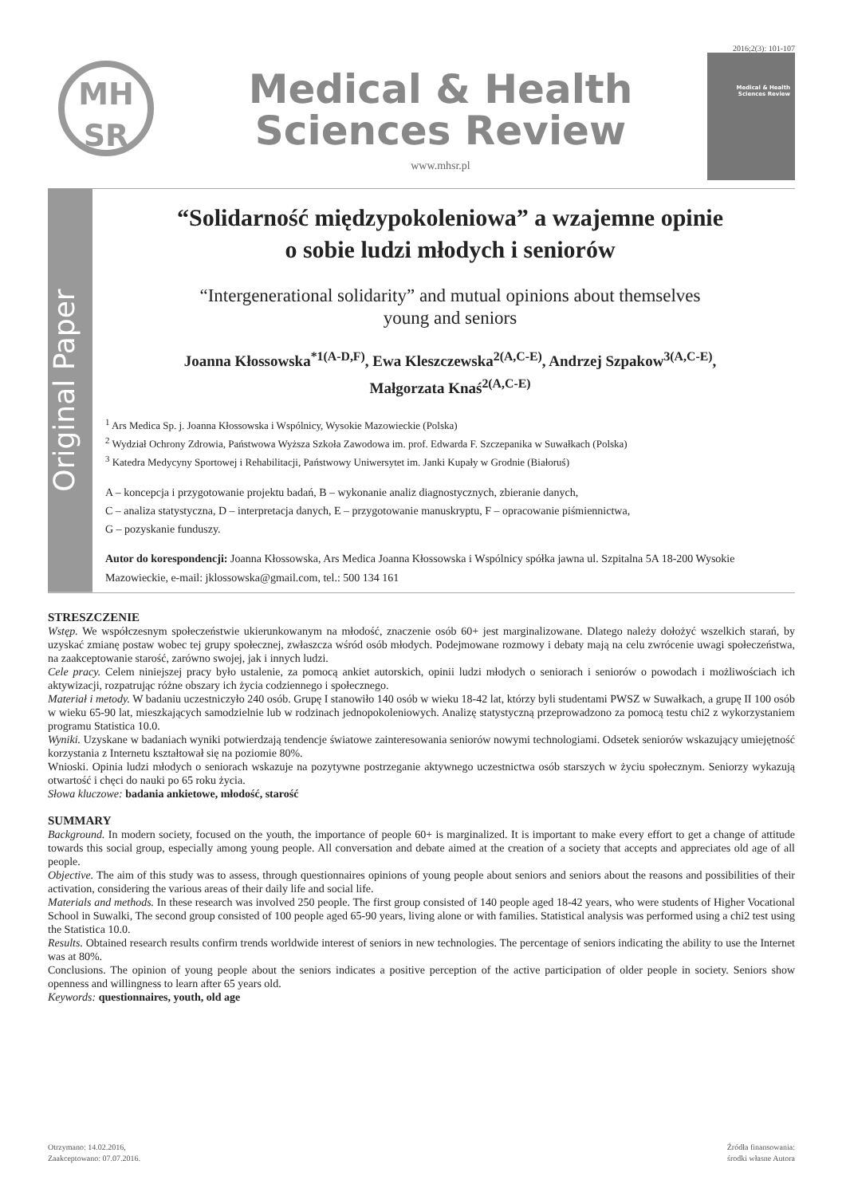2016;2(3): 101-107
MH
SR
Medical & Health
Sciences Review
www.mhsr.pl
Medical & Health Sciences Review
Original Paper
“Solidarność międzypokoleniowa” a wzajemne opinie
o sobie ludzi młodych i seniorów
“Intergenerational solidarity” and mutual opinions about themselves
young and seniors
Joanna Kłossowska<sup>*1(A-D,F)</sup>, Ewa Kleszczewska<sup>2(A,C-E)</sup>, Andrzej Szpakow<sup>3(A,C-E)</sup>,
Małgorzata Knaś<sup>2(A,C-E)</sup>
<sup>1</sup> Ars Medica Sp. j. Joanna Kłossowska i Wspólnicy, Wysokie Mazowieckie (Polska)
<sup>2</sup> Wydział Ochrony Zdrowia, Państwowa Wyższa Szkoła Zawodowa im. prof. Edwarda F. Szczepanika w Suwałkach (Polska)
<sup>3</sup> Katedra Medycyny Sportowej i Rehabilitacji, Państwowy Uniwersytet im. Janki Kupały w Grodnie (Białoruś)
A – koncepcja i przygotowanie projektu badań, B – wykonanie analiz diagnostycznych, zbieranie danych,
C – analiza statystyczna, D – interpretacja danych, E – przygotowanie manuskryptu, F – opracowanie piśmiennictwa,
G – pozyskanie funduszy.
Autor do korespondencji: Joanna Kłossowska, Ars Medica Joanna Kłossowska i Wspólnicy spółka jawna ul. Szpitalna 5A 18-200 Wysokie Mazowieckie, e-mail: jklossowska@gmail.com, tel.: 500 134 161
STRESZCZENIE
Wstęp. We współczesnym społeczeństwie ukierunkowanym na młodość, znaczenie osób 60+ jest marginalizowane. Dlatego należy dołożyć wszelkich starań, by uzyskać zmianę postaw wobec tej grupy społecznej, zwłaszcza wśród osób młodych. Podejmowane rozmowy i debaty mają na celu zwrócenie uwagi społeczeństwa, na zaakceptowanie starość, zarówno swojej, jak i innych ludzi.
Cele pracy. Celem niniejszej pracy było ustalenie, za pomocą ankiet autorskich, opinii ludzi młodych o seniorach i seniorów o powodach i możliwościach ich aktywizacji, rozpatrując różne obszary ich życia codziennego i społecznego.
Materiał i metody. W badaniu uczestniczyło 240 osób. Grupę I stanowiło 140 osób w wieku 18-42 lat, którzy byli studentami PWSZ w Suwałkach, a grupę II 100 osób w wieku 65-90 lat, mieszkających samodzielnie lub w rodzinach jednopokoleniowych. Analizę statystyczną przeprowadzono za pomocą testu chi2 z wykorzystaniem programu Statistica 10.0.
Wyniki. Uzyskane w badaniach wyniki potwierdzają tendencje światowe zainteresowania seniorów nowymi technologiami. Odsetek seniorów wskazujący umiejętność korzystania z Internetu kształtował się na poziomie 80%.
Wnioski. Opinia ludzi młodych o seniorach wskazuje na pozytywne postrzeganie aktywnego uczestnictwa osób starszych w życiu społecznym. Seniorzy wykazują otwartość i chęci do nauki po 65 roku życia.
Słowa kluczowe: badania ankietowe, młodość, starość
SUMMARY
Background. In modern society, focused on the youth, the importance of people 60+ is marginalized. It is important to make every effort to get a change of attitude towards this social group, especially among young people. All conversation and debate aimed at the creation of a society that accepts and appreciates old age of all people.
Objective. The aim of this study was to assess, through questionnaires opinions of young people about seniors and seniors about the reasons and possibilities of their activation, considering the various areas of their daily life and social life.
Materials and methods. In these research was involved 250 people. The first group consisted of 140 people aged 18-42 years, who were students of Higher Vocational School in Suwalki, The second group consisted of 100 people aged 65-90 years, living alone or with families. Statistical analysis was performed using a chi2 test using the Statistica 10.0.
Results. Obtained research results confirm trends worldwide interest of seniors in new technologies. The percentage of seniors indicating the ability to use the Internet was at 80%.
Conclusions. The opinion of young people about the seniors indicates a positive perception of the active participation of older people in society. Seniors show openness and willingness to learn after 65 years old.
Keywords: questionnaires, youth, old age
Otrzymano: 14.02.2016,
Zaakceptowano: 07.07.2016.
Źródła finansowania:
środki własne Autora